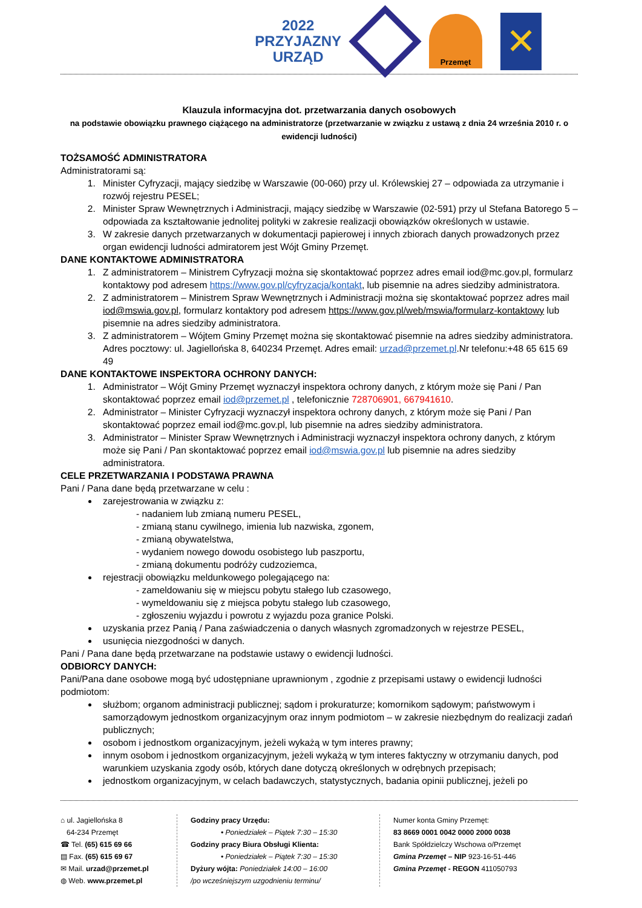2022
PRZYJAZNY
URZĄD
Przemęt
✕
Klauzula informacyjna dot. przetwarzania danych osobowych
na podstawie obowiązku prawnego ciążącego na administratorze (przetwarzanie w związku z ustawą z dnia 24 września 2010 r. o ewidencji ludności)
TOŻSAMOŚĆ ADMINISTRATORA
Administratorami są:
1. Minister Cyfryzacji, mający siedzibę w Warszawie (00-060) przy ul. Królewskiej 27 – odpowiada za utrzymanie i rozwój rejestru PESEL;
2. Minister Spraw Wewnętrznych i Administracji, mający siedzibę w Warszawie (02-591) przy ul Stefana Batorego 5 – odpowiada za kształtowanie jednolitej polityki w zakresie realizacji obowiązków określonych w ustawie.
3. W zakresie danych przetwarzanych w dokumentacji papierowej i innych zbiorach danych prowadzonych przez organ ewidencji ludności admiratorem jest Wójt Gminy Przemęt.
DANE KONTAKTOWE ADMINISTRATORA
1. Z administratorem – Ministrem Cyfryzacji można się skontaktować poprzez adres email iod@mc.gov.pl, formularz kontaktowy pod adresem https://www.gov.pl/cyfryzacja/kontakt, lub pisemnie na adres siedziby administratora.
2. Z administratorem – Ministrem Spraw Wewnętrznych i Administracji można się skontaktować poprzez adres mail iod@mswia.gov.pl, formularz kontaktory pod adresem https://www.gov.pl/web/mswia/formularz-kontaktowy lub pisemnie na adres siedziby administratora.
3. Z administratorem – Wójtem Gminy Przemęt można się skontaktować pisemnie na adres siedziby administratora. Adres pocztowy: ul. Jagiellońska 8, 640234 Przemęt. Adres email: urzad@przemet.pl.Nr telefonu:+48 65 615 69 49
DANE KONTAKTOWE INSPEKTORA OCHRONY DANYCH:
1. Administrator – Wójt Gminy Przemęt wyznaczył inspektora ochrony danych, z którym może się Pani / Pan skontaktować poprzez email iod@przemet.pl , telefonicznie 728706901, 667941610.
2. Administrator – Minister Cyfryzacji wyznaczył inspektora ochrony danych, z którym może się Pani / Pan skontaktować poprzez email iod@mc.gov.pl, lub pisemnie na adres siedziby administratora.
3. Administrator – Minister Spraw Wewnętrznych i Administracji wyznaczył inspektora ochrony danych, z którym może się Pani / Pan skontaktować poprzez email iod@mswia.gov.pl lub pisemnie na adres siedziby administratora.
CELE PRZETWARZANIA I PODSTAWA PRAWNA
Pani / Pana dane będą przetwarzane w celu :
zarejestrowania w związku z:
- nadaniem lub zmianą numeru PESEL,
- zmianą stanu cywilnego, imienia lub nazwiska, zgonem,
- zmianą obywatelstwa,
- wydaniem nowego dowodu osobistego lub paszportu,
- zmianą dokumentu podróży cudzoziemca,
rejestracji obowiązku meldunkowego polegającego na:
- zameldowaniu się w miejscu pobytu stałego lub czasowego,
- wymeldowaniu się z miejsca pobytu stałego lub czasowego,
- zgłoszeniu wyjazdu i powrotu z wyjazdu poza granice Polski.
uzyskania przez Panią / Pana zaświadczenia o danych własnych zgromadzonych w rejestrze PESEL,
usunięcia niezgodności w danych.
Pani / Pana dane będą przetwarzane na podstawie ustawy o ewidencji ludności.
ODBIORCY DANYCH:
Pani/Pana dane osobowe mogą być udostępniane uprawnionym , zgodnie z przepisami ustawy o ewidencji ludności podmiotom:
służbom; organom administracji publicznej; sądom i prokuraturze; komornikom sądowym; państwowym i samorządowym jednostkom organizacyjnym oraz innym podmiotom – w zakresie niezbędnym do realizacji zadań publicznych;
osobom i jednostkom organizacyjnym, jeżeli wykażą w tym interes prawny;
innym osobom i jednostkom organizacyjnym, jeżeli wykażą w tym interes faktyczny w otrzymaniu danych, pod warunkiem uzyskania zgody osób, których dane dotyczą określonych w odrębnych przepisach;
jednostkom organizacyjnym, w celach badawczych, statystycznych, badania opinii publicznej, jeżeli po
⌂ ul. Jagiellońska 8
64-234 Przemęt
☎ Tel. (65) 615 69 66
▤ Fax. (65) 615 69 67
✉ Mail. urzad@przemet.pl
◍ Web. www.przemet.pl
Godziny pracy Urzędu:
• Poniedziałek – Piątek 7:30 – 15:30
Godziny pracy Biura Obsługi Klienta:
• Poniedziałek – Piątek 7:30 – 15:30
Dyżury wójta: Poniedziałek 14:00 – 16:00
/po wcześniejszym uzgodnieniu terminu/
Numer konta Gminy Przemęt:
83 8669 0001 0042 0000 2000 0038
Bank Spółdzielczy Wschowa o/Przemęt
Gmina Przemęt – NIP 923-16-51-446
Gmina Przemęt - REGON 411050793